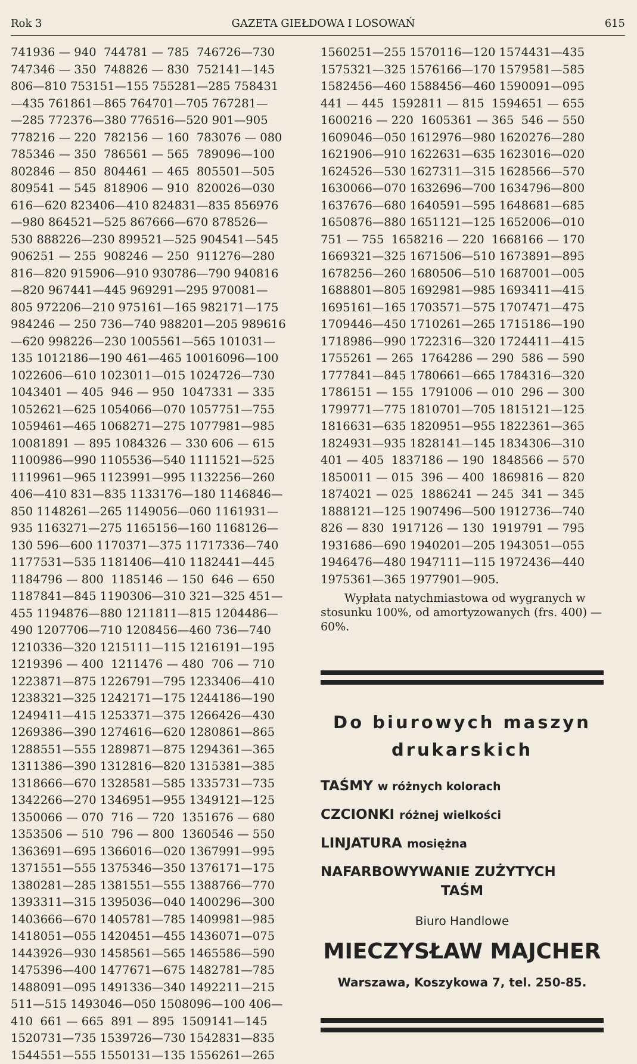Rok 3 GAZETA GIEŁDOWA I LOSOWAŃ 615
741936 — 940 744781 — 785 746726—730 747346 — 350 748826 — 830 752141—145 806—810 753151—155 755281—285 758431 —435 761861—865 764701—705 767281— —285 772376—380 776516—520 901—905 778216 — 220 782156 — 160 783076 — 080 785346 — 350 786561 — 565 789096—100 802846 — 850 804461 — 465 805501—505 809541 — 545 818906 — 910 820026—030 616—620 823406—410 824831—835 856976 —980 864521—525 867666—670 878526— 530 888226—230 899521—525 904541—545 906251 — 255 908246 — 250 911276—280 816—820 915906—910 930786—790 940816 —820 967441—445 969291—295 970081— 805 972206—210 975161—165 982171—175 984246 — 250 736—740 988201—205 989616 —620 998226—230 1005561—565 101031— 135 1012186—190 461—465 10016096—100 1022606—610 1023011—015 1024726—730 1043401 — 405 946 — 950 1047331 — 335 1052621—625 1054066—070 1057751—755 1059461—465 1068271—275 1077981—985 10081891 — 895 1084326 — 330 606 — 615 1100986—990 1105536—540 1111521—525 1119961—965 1123991—995 1132256—260 406—410 831—835 1133176—180 1146846— 850 1148261—265 1149056—060 1161931— 935 1163271—275 1165156—160 1168126— 130 596—600 1170371—375 11717336—740 1177531—535 1181406—410 1182441—445 1184796 — 800 1185146 — 150 646 — 650 1187841—845 1190306—310 321—325 451— 455 1194876—880 1211811—815 1204486— 490 1207706—710 1208456—460 736—740 1210336—320 1215111—115 1216191—195 1219396 — 400 1211476 — 480 706 — 710 1223871—875 1226791—795 1233406—410 1238321—325 1242171—175 1244186—190 1249411—415 1253371—375 1266426—430 1269386—390 1274616—620 1280861—865 1288551—555 1289871—875 1294361—365 1311386—390 1312816—820 1315381—385 1318666—670 1328581—585 1335731—735 1342266—270 1346951—955 1349121—125 1350066 — 070 716 — 720 1351676 — 680 1353506 — 510 796 — 800 1360546 — 550 1363691—695 1366016—020 1367991—995 1371551—555 1375346—350 1376171—175 1380281—285 1381551—555 1388766—770 1393311—315 1395036—040 1400296—300 1403666—670 1405781—785 1409981—985 1418051—055 1420451—455 1436071—075 1443926—930 1458561—565 1465586—590 1475396—400 1477671—675 1482781—785 1488091—095 1491336—340 1492211—215 511—515 1493046—050 1508096—100 406— 410 661 — 665 891 — 895 1509141—145 1520731—735 1539726—730 1542831—835 1544551—555 1550131—135 1556261—265
1560251—255 1570116—120 1574431—435 1575321—325 1576166—170 1579581—585 1582456—460 1588456—460 1590091—095 441 — 445 1592811 — 815 1594651 — 655 1600216 — 220 1605361 — 365 546 — 550 1609046—050 1612976—980 1620276—280 1621906—910 1622631—635 1623016—020 1624526—530 1627311—315 1628566—570 1630066—070 1632696—700 1634796—800 1637676—680 1640591—595 1648681—685 1650876—880 1651121—125 1652006—010 751 — 755 1658216 — 220 1668166 — 170 1669321—325 1671506—510 1673891—895 1678256—260 1680506—510 1687001—005 1688801—805 1692981—985 1693411—415 1695161—165 1703571—575 1707471—475 1709446—450 1710261—265 1715186—190 1718986—990 1722316—320 1724411—415 1755261 — 265 1764286 — 290 586 — 590 1777841—845 1780661—665 1784316—320 1786151 — 155 1791006 — 010 296 — 300 1799771—775 1810701—705 1815121—125 1816631—635 1820951—955 1822361—365 1824931—935 1828141—145 1834306—310 401 — 405 1837186 — 190 1848566 — 570 1850011 — 015 396 — 400 1869816 — 820 1874021 — 025 1886241 — 245 341 — 345 1888121—125 1907496—500 1912736—740 826 — 830 1917126 — 130 1919791 — 795 1931686—690 1940201—205 1943051—055 1946476—480 1947111—115 1972436—440 1975361—365 1977901—905.
Wypłata natychmiastowa od wygranych w stosunku 100%, od amortyzowanych (frs. 400) — 60%.
Do biurowych maszyn
drukarskich
TAŚMY w różnych kolorach
CZCIONKI różnej wielkości
LINJATURA mosiężna
NAFARBOWYWANIE ZUŻYTYCH
TAŚM
Biuro Handlowe
MIECZYSŁAW MAJCHER
Warszawa, Koszykowa 7, tel. 250-85.